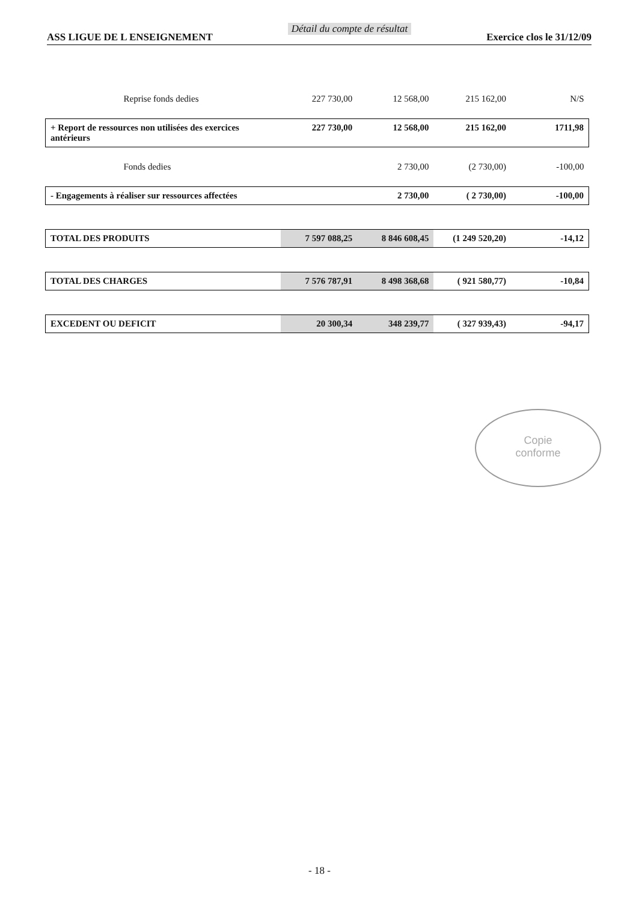ASS LIGUE DE L ENSEIGNEMENT Détail du compte de résultat Exercice clos le 31/12/09
| Reprise fonds dedies | 227 730,00 | 12 568,00 | 215 162,00 | N/S |
| + Report de ressources non utilisées des exercices antérieurs | 227 730,00 | 12 568,00 | 215 162,00 | 1711,98 |
| Fonds dedies | | 2 730,00 | (2 730,00) | -100,00 |
| - Engagements à réaliser sur ressources affectées | | 2 730,00 | ( 2 730,00) | -100,00 |
| TOTAL DES PRODUITS | 7 597 088,25 | 8 846 608,45 | (1 249 520,20) | -14,12 |
| TOTAL DES CHARGES | 7 576 787,91 | 8 498 368,68 | ( 921 580,77) | -10,84 |
| EXCEDENT OU DEFICIT | 20 300,34 | 348 239,77 | ( 327 939,43) | -94,17 |
Copie
conforme
- 18 -